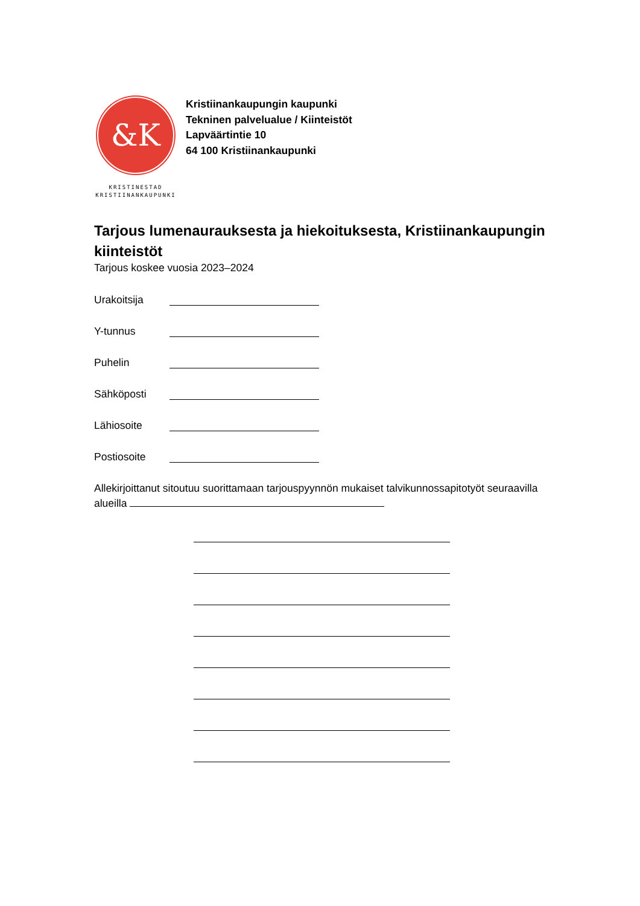&K
KRISTINESTAD
KRISTIINANKAUPUNKI
Kristiinankaupungin kaupunki
Tekninen palvelualue / Kiinteistöt
Lapväärtintie 10
64 100 Kristiinankaupunki
Tarjous lumenaurauksesta ja hiekoituksesta, Kristiinankaupungin kiinteistöt
Tarjous koskee vuosia 2023–2024
Urakoitsija
Y-tunnus
Puhelin
Sähköposti
Lähiosoite
Postiosoite
Allekirjoittanut sitoutuu suorittamaan tarjouspyynnön mukaiset talvikunnossapitotyöt seuraavilla alueilla